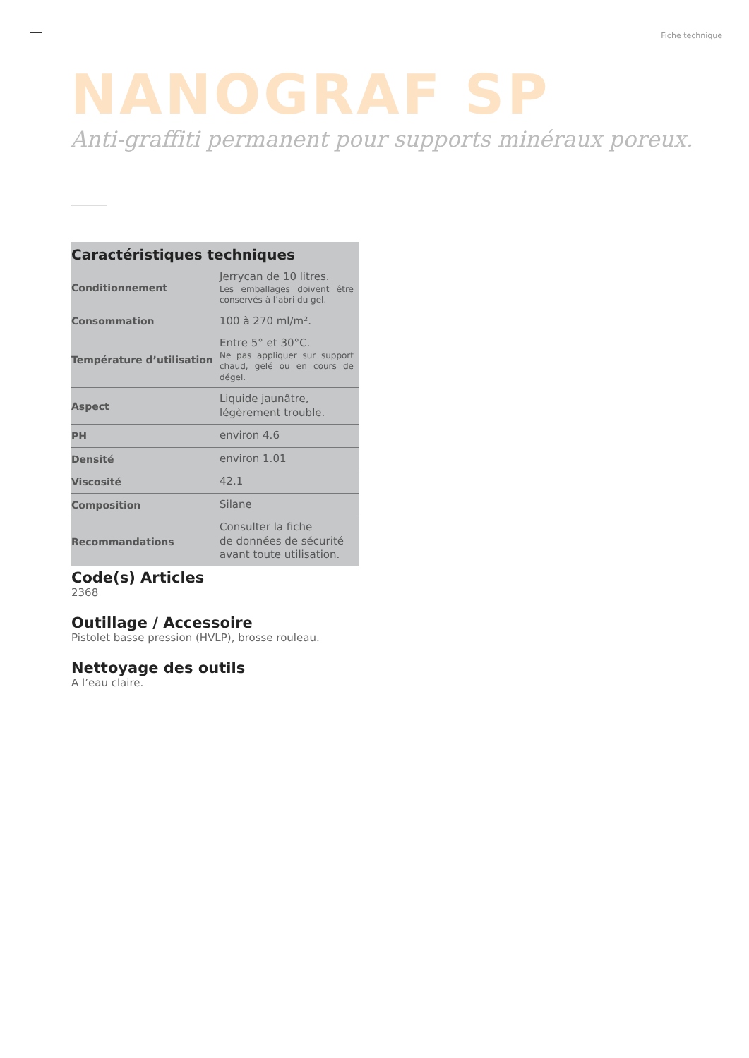Fiche technique
NANOGRAF SP
Anti-graffiti permanent pour supports minéraux poreux.
Caractéristiques techniques
| Conditionnement | Jerrycan de 10 litres. Les emballages doivent être conservés à l’abri du gel. |
| Consommation | 100 à 270 ml/m². |
| Température d’utilisation | Entre 5° et 30°C. Ne pas appliquer sur support chaud, gelé ou en cours de dégel. |
| Aspect | Liquide jaunâtre, légèrement trouble. |
| PH | environ 4.6 |
| Densité | environ 1.01 |
| Viscosité | 42.1 |
| Composition | Silane |
| Recommandations | Consulter la fiche de données de sécurité avant toute utilisation. |
Code(s) Articles
2368
Outillage / Accessoire
Pistolet basse pression (HVLP), brosse rouleau.
Nettoyage des outils
A l’eau claire.